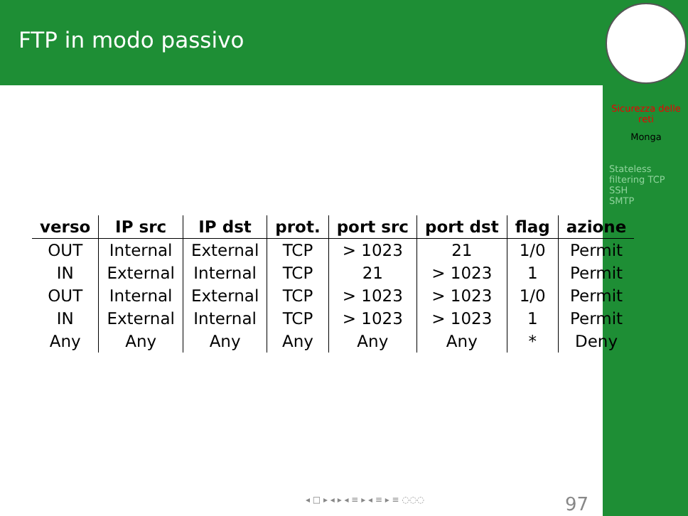FTP in modo passivo
Sicurezza delle reti
Monga
Stateless filtering TCP
SSH
SMTP
| verso | IP src | IP dst | prot. | port src | port dst | flag | azione |
| --- | --- | --- | --- | --- | --- | --- | --- |
| OUT | Internal | External | TCP | > 1023 | 21 | 1/0 | Permit |
| IN | External | Internal | TCP | 21 | > 1023 | 1 | Permit |
| OUT | Internal | External | TCP | > 1023 | > 1023 | 1/0 | Permit |
| IN | External | Internal | TCP | > 1023 | > 1023 | 1 | Permit |
| Any | Any | Any | Any | Any | Any | * | Deny |
◂ □ ▸ ◂ ▸ ◂ ≡ ▸ ◂ ≡ ▸ ≡ ◌◌◌ 97